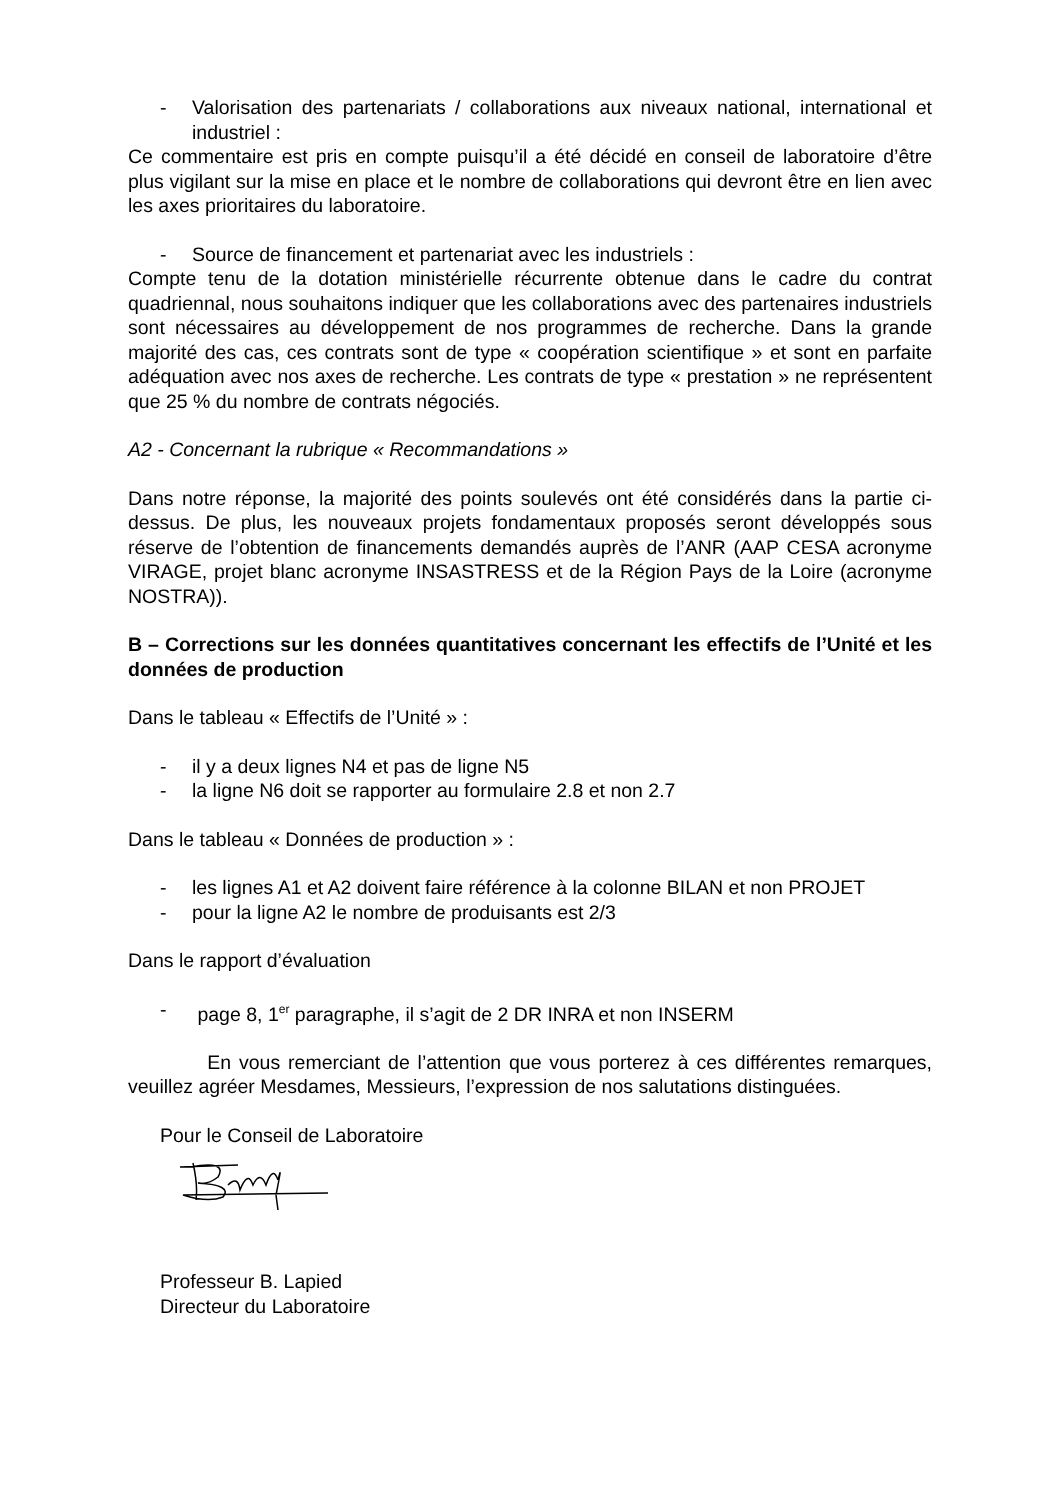- Valorisation des partenariats / collaborations aux niveaux national, international et industriel :
Ce commentaire est pris en compte puisqu’il a été décidé en conseil de laboratoire d’être plus vigilant sur la mise en place et le nombre de collaborations qui devront être en lien avec les axes prioritaires du laboratoire.
- Source de financement et partenariat avec les industriels :
Compte tenu de la dotation ministérielle récurrente obtenue dans le cadre du contrat quadriennal, nous souhaitons indiquer que les collaborations avec des partenaires industriels sont nécessaires au développement de nos programmes de recherche. Dans la grande majorité des cas, ces contrats sont de type « coopération scientifique » et sont en parfaite adéquation avec nos axes de recherche. Les contrats de type « prestation » ne représentent que 25 % du nombre de contrats négociés.
A2 - Concernant la rubrique « Recommandations »
Dans notre réponse, la majorité des points soulevés ont été considérés dans la partie ci-dessus. De plus, les nouveaux projets fondamentaux proposés seront développés sous réserve de l’obtention de financements demandés auprès de l’ANR (AAP CESA acronyme VIRAGE, projet blanc acronyme INSASTRESS et de la Région Pays de la Loire (acronyme NOSTRA)).
B – Corrections sur les données quantitatives concernant les effectifs de l’Unité et les données de production
Dans le tableau « Effectifs de l’Unité » :
- il y a deux lignes N4 et pas de ligne N5
- la ligne N6 doit se rapporter au formulaire 2.8 et non 2.7
Dans le tableau « Données de production » :
- les lignes A1 et A2 doivent faire référence à la colonne BILAN et non PROJET
- pour la ligne A2 le nombre de produisants est 2/3
Dans le rapport d’évaluation
- page 8, 1<sup>er</sup> paragraphe, il s’agit de 2 DR INRA et non INSERM
En vous remerciant de l’attention que vous porterez à ces différentes remarques, veuillez agréer Mesdames, Messieurs, l’expression de nos salutations distinguées.
Pour le Conseil de Laboratoire
Professeur B. Lapied
Directeur du Laboratoire